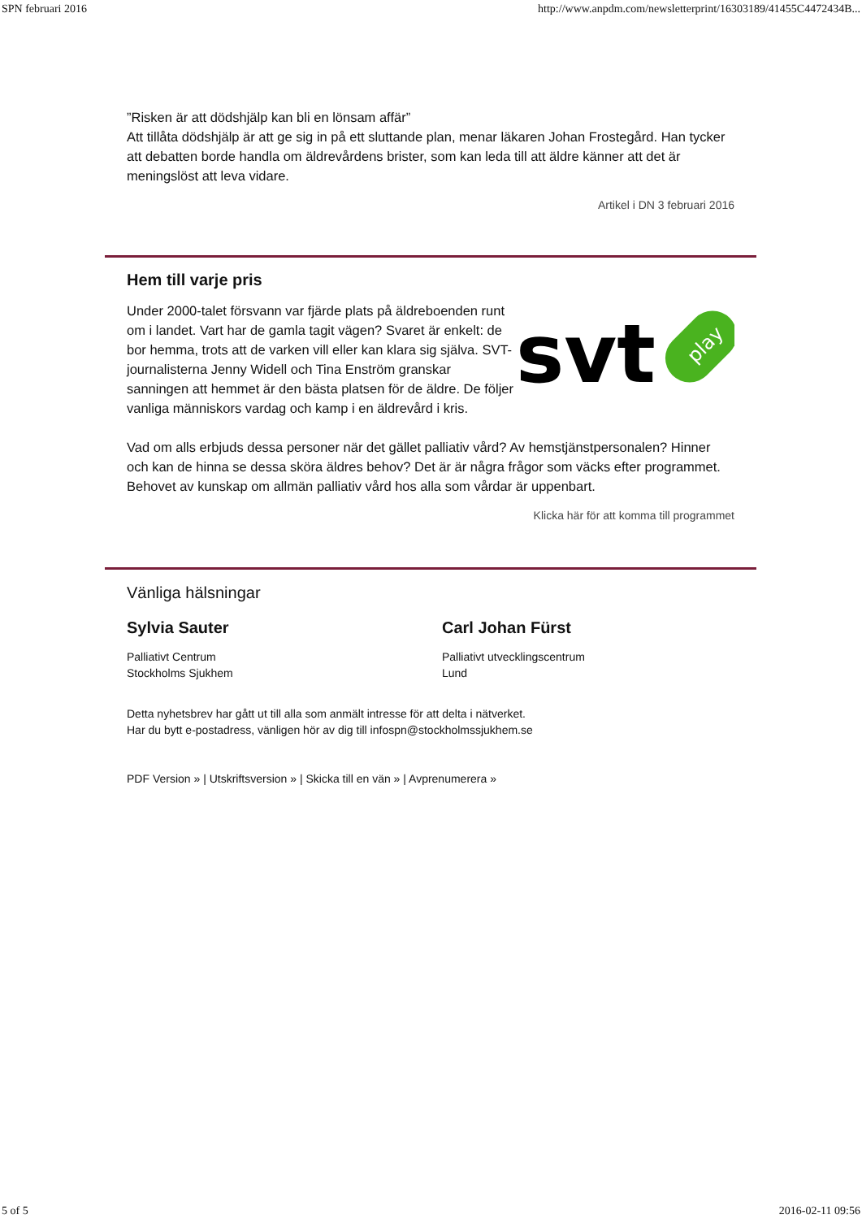SPN februari 2016 http://www.anpdm.com/newsletterprint/16303189/41455C4472434B...
”Risken är att dödshjälp kan bli en lönsam affär”
Att tillåta dödshjälp är att ge sig in på ett sluttande plan, menar läkaren Johan Frostegård. Han tycker att debatten borde handla om äldrevårdens brister, som kan leda till att äldre känner att det är meningslöst att leva vidare.
Artikel i DN 3 februari 2016
Hem till varje pris
Under 2000-talet försvann var fjärde plats på äldreboenden runt om i landet. Vart har de gamla tagit vägen? Svaret är enkelt: de bor hemma, trots att de varken vill eller kan klara sig själva. SVT-journalisterna Jenny Widell och Tina Enström granskar sanningen att hemmet är den bästa platsen för de äldre. De följer vanliga människors vardag och kamp i en äldrevård i kris.
svt
play
Vad om alls erbjuds dessa personer när det gället palliativ vård? Av hemstjänstpersonalen? Hinner och kan de hinna se dessa sköra äldres behov? Det är är några frågor som väcks efter programmet. Behovet av kunskap om allmän palliativ vård hos alla som vårdar är uppenbart.
Klicka här för att komma till programmet
Vänliga hälsningar
Sylvia Sauter
Palliativt Centrum
Stockholms Sjukhem
Carl Johan Fürst
Palliativt utvecklingscentrum
Lund
Detta nyhetsbrev har gått ut till alla som anmält intresse för att delta i nätverket.
Har du bytt e-postadress, vänligen hör av dig till infospn@stockholmssjukhem.se
PDF Version » | Utskriftsversion » | Skicka till en vän » | Avprenumerera »
5 of 5 2016-02-11 09:56